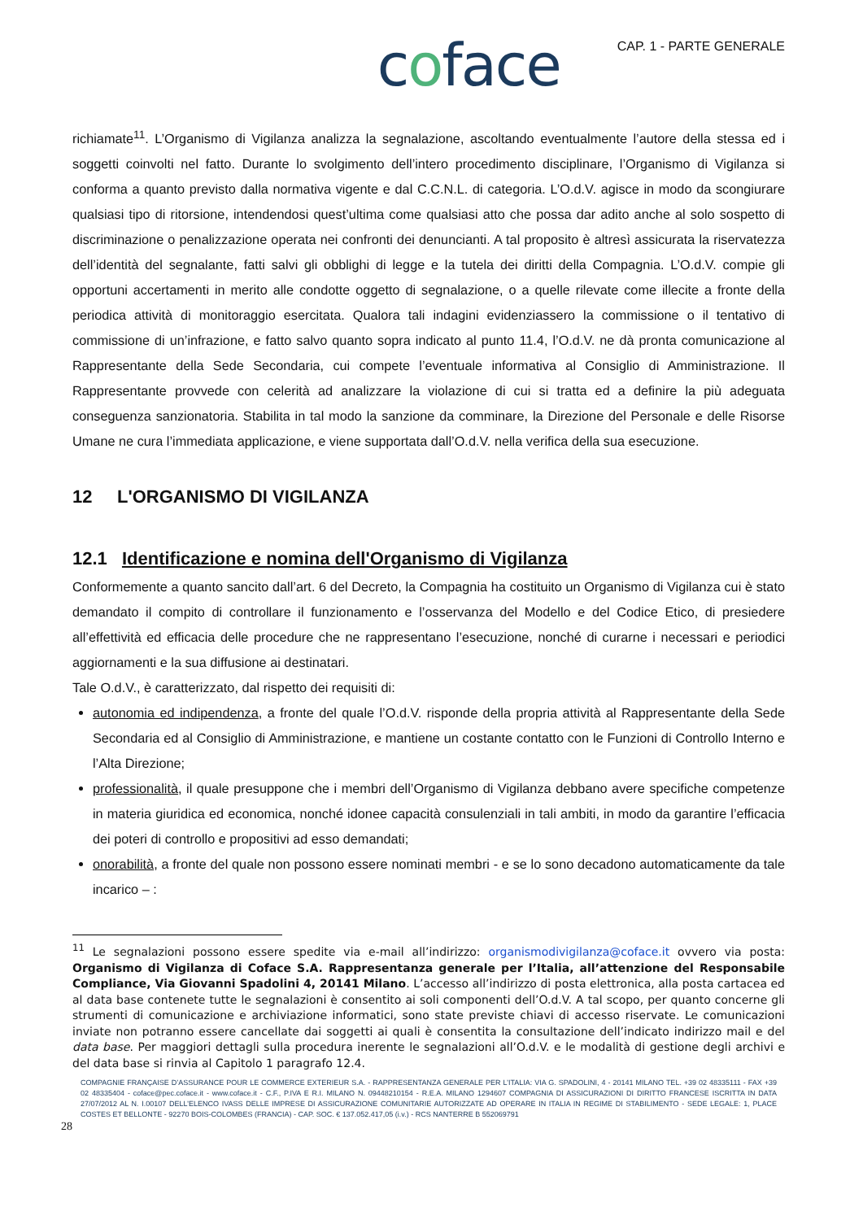coface
CAP. 1 - PARTE GENERALE
richiamate<sup>11</sup>. L’Organismo di Vigilanza analizza la segnalazione, ascoltando eventualmente l’autore della stessa ed i soggetti coinvolti nel fatto. Durante lo svolgimento dell’intero procedimento disciplinare, l’Organismo di Vigilanza si conforma a quanto previsto dalla normativa vigente e dal C.C.N.L. di categoria. L’O.d.V. agisce in modo da scongiurare qualsiasi tipo di ritorsione, intendendosi quest’ultima come qualsiasi atto che possa dar adito anche al solo sospetto di discriminazione o penalizzazione operata nei confronti dei denuncianti. A tal proposito è altresì assicurata la riservatezza dell’identità del segnalante, fatti salvi gli obblighi di legge e la tutela dei diritti della Compagnia. L’O.d.V. compie gli opportuni accertamenti in merito alle condotte oggetto di segnalazione, o a quelle rilevate come illecite a fronte della periodica attività di monitoraggio esercitata. Qualora tali indagini evidenziassero la commissione o il tentativo di commissione di un’infrazione, e fatto salvo quanto sopra indicato al punto 11.4, l’O.d.V. ne dà pronta comunicazione al Rappresentante della Sede Secondaria, cui compete l’eventuale informativa al Consiglio di Amministrazione. Il Rappresentante provvede con celerità ad analizzare la violazione di cui si tratta ed a definire la più adeguata conseguenza sanzionatoria. Stabilita in tal modo la sanzione da comminare, la Direzione del Personale e delle Risorse Umane ne cura l’immediata applicazione, e viene supportata dall’O.d.V. nella verifica della sua esecuzione.
12 L'ORGANISMO DI VIGILANZA
12.1 Identificazione e nomina dell'Organismo di Vigilanza
Conformemente a quanto sancito dall’art. 6 del Decreto, la Compagnia ha costituito un Organismo di Vigilanza cui è stato demandato il compito di controllare il funzionamento e l’osservanza del Modello e del Codice Etico, di presiedere all’effettività ed efficacia delle procedure che ne rappresentano l’esecuzione, nonché di curarne i necessari e periodici aggiornamenti e la sua diffusione ai destinatari.
Tale O.d.V., è caratterizzato, dal rispetto dei requisiti di:
autonomia ed indipendenza, a fronte del quale l’O.d.V. risponde della propria attività al Rappresentante della Sede Secondaria ed al Consiglio di Amministrazione, e mantiene un costante contatto con le Funzioni di Controllo Interno e l’Alta Direzione;
professionalità, il quale presuppone che i membri dell’Organismo di Vigilanza debbano avere specifiche competenze in materia giuridica ed economica, nonché idonee capacità consulenziali in tali ambiti, in modo da garantire l’efficacia dei poteri di controllo e propositivi ad esso demandati;
onorabilità, a fronte del quale non possono essere nominati membri - e se lo sono decadono automaticamente da tale incarico – :
<sup>11</sup> Le segnalazioni possono essere spedite via e-mail all’indirizzo: organismodivigilanza@coface.it ovvero via posta: Organismo di Vigilanza di Coface S.A. Rappresentanza generale per l’Italia, all’attenzione del Responsabile Compliance, Via Giovanni Spadolini 4, 20141 Milano. L’accesso all’indirizzo di posta elettronica, alla posta cartacea ed al data base contenete tutte le segnalazioni è consentito ai soli componenti dell’O.d.V. A tal scopo, per quanto concerne gli strumenti di comunicazione e archiviazione informatici, sono state previste chiavi di accesso riservate. Le comunicazioni inviate non potranno essere cancellate dai soggetti ai quali è consentita la consultazione dell’indicato indirizzo mail e del data base. Per maggiori dettagli sulla procedura inerente le segnalazioni all’O.d.V. e le modalità di gestione degli archivi e del data base si rinvia al Capitolo 1 paragrafo 12.4.
COMPAGNIE FRANÇAISE D’ASSURANCE POUR LE COMMERCE EXTERIEUR S.A. - RAPPRESENTANZA GENERALE PER L’ITALIA: VIA G. SPADOLINI, 4 - 20141 MILANO TEL. +39 02 48335111 - FAX +39 02 48335404 - coface@pec.coface.it - www.coface.it - C.F., P.IVA E R.I. MILANO N. 09448210154 - R.E.A. MILANO 1294607 COMPAGNIA DI ASSICURAZIONI DI DIRITTO FRANCESE ISCRITTA IN DATA 27/07/2012 AL N. I.00107 DELL’ELENCO IVASS DELLE IMPRESE DI ASSICURAZIONE COMUNITARIE AUTORIZZATE AD OPERARE IN ITALIA IN REGIME DI STABILIMENTO - SEDE LEGALE: 1, PLACE COSTES ET BELLONTE - 92270 BOIS-COLOMBES (FRANCIA) - CAP. SOC. € 137.052.417,05 (i.v.) - RCS NANTERRE B 552069791
28